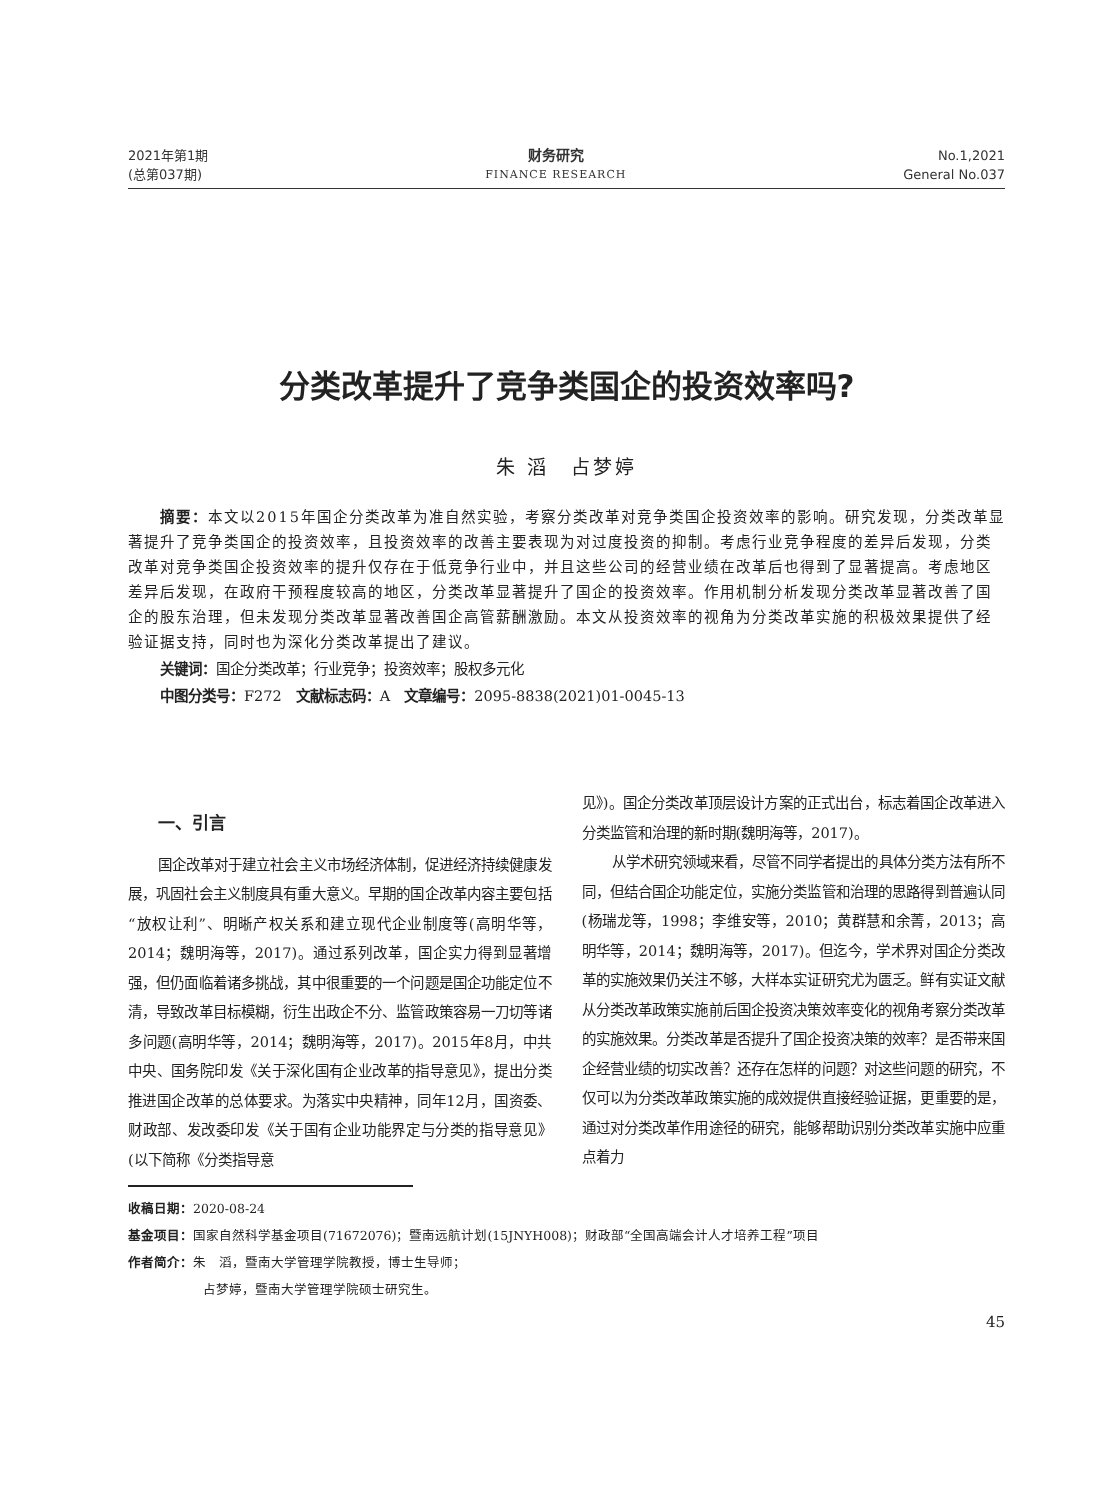2021年第1期
(总第037期)
财务研究
FINANCE RESEARCH
No.1,2021
General No.037
分类改革提升了竞争类国企的投资效率吗?
朱 滔　占梦婷
摘要：本文以2015年国企分类改革为准自然实验，考察分类改革对竞争类国企投资效率的影响。研究发现，分类改革显著提升了竞争类国企的投资效率，且投资效率的改善主要表现为对过度投资的抑制。考虑行业竞争程度的差异后发现，分类改革对竞争类国企投资效率的提升仅存在于低竞争行业中，并且这些公司的经营业绩在改革后也得到了显著提高。考虑地区差异后发现，在政府干预程度较高的地区，分类改革显著提升了国企的投资效率。作用机制分析发现分类改革显著改善了国企的股东治理，但未发现分类改革显著改善国企高管薪酬激励。本文从投资效率的视角为分类改革实施的积极效果提供了经验证据支持，同时也为深化分类改革提出了建议。
关键词：国企分类改革；行业竞争；投资效率；股权多元化
中图分类号：F272　文献标志码：A　文章编号：2095-8838(2021)01-0045-13
一、引言
国企改革对于建立社会主义市场经济体制，促进经济持续健康发展，巩固社会主义制度具有重大意义。早期的国企改革内容主要包括“放权让利”、明晰产权关系和建立现代企业制度等(高明华等，2014；魏明海等，2017)。通过系列改革，国企实力得到显著增强，但仍面临着诸多挑战，其中很重要的一个问题是国企功能定位不清，导致改革目标模糊，衍生出政企不分、监管政策容易一刀切等诸多问题(高明华等，2014；魏明海等，2017)。2015年8月，中共中央、国务院印发《关于深化国有企业改革的指导意见》，提出分类推进国企改革的总体要求。为落实中央精神，同年12月，国资委、财政部、发改委印发《关于国有企业功能界定与分类的指导意见》(以下简称《分类指导意
见》)。国企分类改革顶层设计方案的正式出台，标志着国企改革进入分类监管和治理的新时期(魏明海等，2017)。
从学术研究领域来看，尽管不同学者提出的具体分类方法有所不同，但结合国企功能定位，实施分类监管和治理的思路得到普遍认同(杨瑞龙等，1998；李维安等，2010；黄群慧和余菁，2013；高明华等，2014；魏明海等，2017)。但迄今，学术界对国企分类改革的实施效果仍关注不够，大样本实证研究尤为匮乏。鲜有实证文献从分类改革政策实施前后国企投资决策效率变化的视角考察分类改革的实施效果。分类改革是否提升了国企投资决策的效率？是否带来国企经营业绩的切实改善？还存在怎样的问题？对这些问题的研究，不仅可以为分类改革政策实施的成效提供直接经验证据，更重要的是，通过对分类改革作用途径的研究，能够帮助识别分类改革实施中应重点着力
收稿日期：2020-08-24
基金项目：国家自然科学基金项目(71672076)；暨南远航计划(15JNYH008)；财政部“全国高端会计人才培养工程”项目
作者简介：朱　滔，暨南大学管理学院教授，博士生导师；
占梦婷，暨南大学管理学院硕士研究生。
45